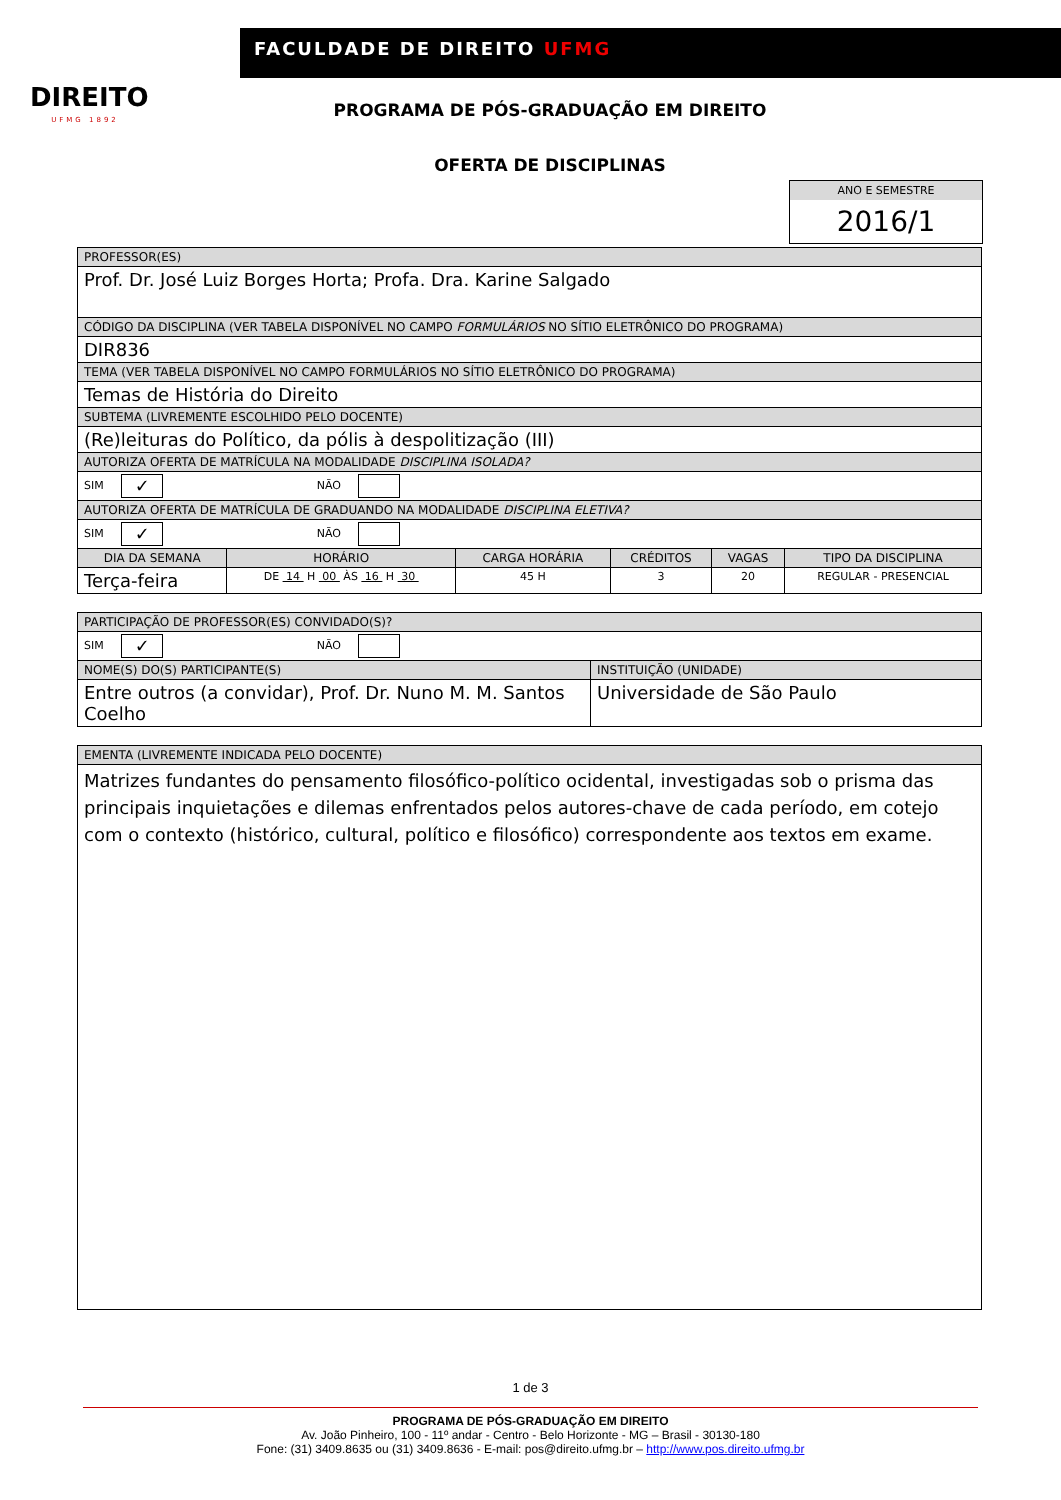DIREITO
UFMG 1892
FACULDADE DE DIREITO UFMG
PROGRAMA DE PÓS-GRADUAÇÃO EM DIREITO
OFERTA DE DISCIPLINAS
ANO E SEMESTRE
2016/1
| PROFESSOR(ES) | | | | | |
| Prof. Dr. José Luiz Borges Horta; Profa. Dra. Karine Salgado | | | | | |
| CÓDIGO DA DISCIPLINA (VER TABELA DISPONÍVEL NO CAMPO FORMULÁRIOS NO SÍTIO ELETRÔNICO DO PROGRAMA) | | | | | |
| DIR836 | | | | | |
| TEMA (VER TABELA DISPONÍVEL NO CAMPO FORMULÁRIOS NO SÍTIO ELETRÔNICO DO PROGRAMA) | | | | | |
| Temas de História do Direito | | | | | |
| SUBTEMA (LIVREMENTE ESCOLHIDO PELO DOCENTE) | | | | | |
| (Re)leituras do Político, da pólis à despolitização (III) | | | | | |
| AUTORIZA OFERTA DE MATRÍCULA NA MODALIDADE DISCIPLINA ISOLADA? | | | | | |
| SIM ✓ NÃO | | | | | |
| AUTORIZA OFERTA DE MATRÍCULA DE GRADUANDO NA MODALIDADE DISCIPLINA ELETIVA? | | | | | |
| SIM ✓ NÃO | | | | | |
| DIA DA SEMANA | HORÁRIO | CARGA HORÁRIA | CRÉDITOS | VAGAS | TIPO DA DISCIPLINA |
| Terça-feira | DE 14 H 00 ÀS 16 H 30 | 45 H | 3 | 20 | REGULAR - PRESENCIAL |
| PARTICIPAÇÃO DE PROFESSOR(ES) CONVIDADO(S)? | |
| SIM ✓ NÃO | |
| NOME(S) DO(S) PARTICIPANTE(S) | INSTITUIÇÃO (UNIDADE) |
| Entre outros (a convidar), Prof. Dr. Nuno M. M. Santos Coelho | Universidade de São Paulo |
| EMENTA (LIVREMENTE INDICADA PELO DOCENTE) |
| Matrizes fundantes do pensamento filosófico-político ocidental, investigadas sob o prisma das principais inquietações e dilemas enfrentados pelos autores-chave de cada período, em cotejo com o contexto (histórico, cultural, político e filosófico) correspondente aos textos em exame. |
1 de 3
PROGRAMA DE PÓS-GRADUAÇÃO EM DIREITO
Av. João Pinheiro, 100 - 11º andar - Centro - Belo Horizonte - MG – Brasil - 30130-180
Fone: (31) 3409.8635 ou (31) 3409.8636 - E-mail: pos@direito.ufmg.br – http://www.pos.direito.ufmg.br